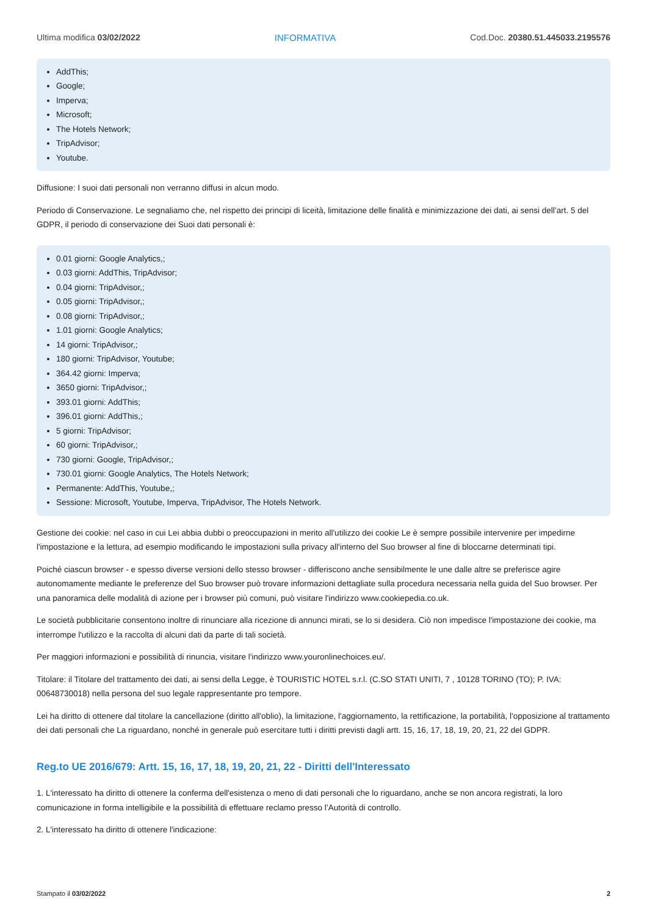Ultima modifica 03/02/2022 INFORMATIVA Cod.Doc. 20380.51.445033.2195576
AddThis;
Google;
Imperva;
Microsoft;
The Hotels Network;
TripAdvisor;
Youtube.
Diffusione: I suoi dati personali non verranno diffusi in alcun modo.
Periodo di Conservazione. Le segnaliamo che, nel rispetto dei principi di liceità, limitazione delle finalità e minimizzazione dei dati, ai sensi dell’art. 5 del GDPR, il periodo di conservazione dei Suoi dati personali è:
0.01 giorni: Google Analytics,;
0.03 giorni: AddThis, TripAdvisor;
0.04 giorni: TripAdvisor,;
0.05 giorni: TripAdvisor,;
0.08 giorni: TripAdvisor,;
1.01 giorni: Google Analytics;
14 giorni: TripAdvisor,;
180 giorni: TripAdvisor, Youtube;
364.42 giorni: Imperva;
3650 giorni: TripAdvisor,;
393.01 giorni: AddThis;
396.01 giorni: AddThis,;
5 giorni: TripAdvisor;
60 giorni: TripAdvisor,;
730 giorni: Google, TripAdvisor,;
730.01 giorni: Google Analytics, The Hotels Network;
Permanente: AddThis, Youtube,;
Sessione: Microsoft, Youtube, Imperva, TripAdvisor, The Hotels Network.
Gestione dei cookie: nel caso in cui Lei abbia dubbi o preoccupazioni in merito all'utilizzo dei cookie Le è sempre possibile intervenire per impedirne l'impostazione e la lettura, ad esempio modificando le impostazioni sulla privacy all'interno del Suo browser al fine di bloccarne determinati tipi.
Poiché ciascun browser - e spesso diverse versioni dello stesso browser - differiscono anche sensibilmente le une dalle altre se preferisce agire autonomamente mediante le preferenze del Suo browser può trovare informazioni dettagliate sulla procedura necessaria nella guida del Suo browser. Per una panoramica delle modalità di azione per i browser più comuni, può visitare l'indirizzo www.cookiepedia.co.uk.
Le società pubblicitarie consentono inoltre di rinunciare alla ricezione di annunci mirati, se lo si desidera. Ciò non impedisce l'impostazione dei cookie, ma interrompe l'utilizzo e la raccolta di alcuni dati da parte di tali società.
Per maggiori informazioni e possibilità di rinuncia, visitare l'indirizzo www.youronlinechoices.eu/.
Titolare: il Titolare del trattamento dei dati, ai sensi della Legge, è TOURISTIC HOTEL s.r.l. (C.SO STATI UNITI, 7 , 10128 TORINO (TO); P. IVA: 00648730018) nella persona del suo legale rappresentante pro tempore.
Lei ha diritto di ottenere dal titolare la cancellazione (diritto all'oblio), la limitazione, l'aggiornamento, la rettificazione, la portabilità, l'opposizione al trattamento dei dati personali che La riguardano, nonché in generale può esercitare tutti i diritti previsti dagli artt. 15, 16, 17, 18, 19, 20, 21, 22 del GDPR.
Reg.to UE 2016/679: Artt. 15, 16, 17, 18, 19, 20, 21, 22 - Diritti dell'Interessato
1. L'interessato ha diritto di ottenere la conferma dell'esistenza o meno di dati personali che lo riguardano, anche se non ancora registrati, la loro comunicazione in forma intelligibile e la possibilità di effettuare reclamo presso l’Autorità di controllo.
2. L'interessato ha diritto di ottenere l'indicazione:
Stampato il 03/02/2022 2